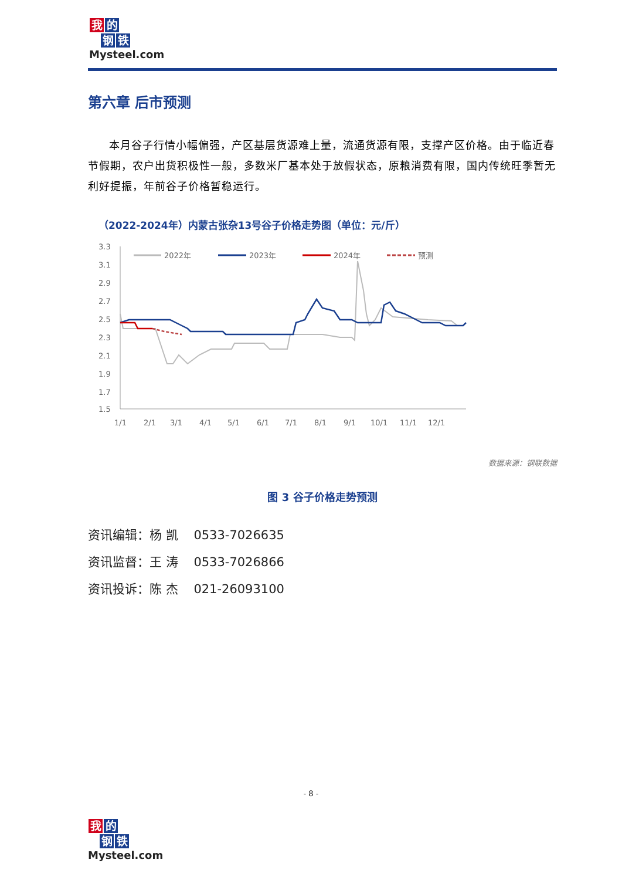我的
钢铁
Mysteel.com
第六章 后市预测
本月谷子行情小幅偏强，产区基层货源难上量，流通货源有限，支撑产区价格。由于临近春节假期，农户出货积极性一般，多数米厂基本处于放假状态，原粮消费有限，国内传统旺季暂无利好提振，年前谷子价格暂稳运行。
（2022-2024年）内蒙古张杂13号谷子价格走势图（单位：元/斤）
3.3
3.1
2.9
2.7
2.5
2.3
2.1
1.9
1.7
1.5
1/1
2/1
3/1
4/1
5/1
6/1
7/1
8/1
9/1
10/1
11/1
12/1
2022年
2023年
2024年
预测
数据来源：钢联数据
图 3 谷子价格走势预测
资讯编辑：杨 凯 0533-7026635
资讯监督：王 涛 0533-7026866
资讯投诉：陈 杰 021-26093100
- 8 -
我的
钢铁
Mysteel.com